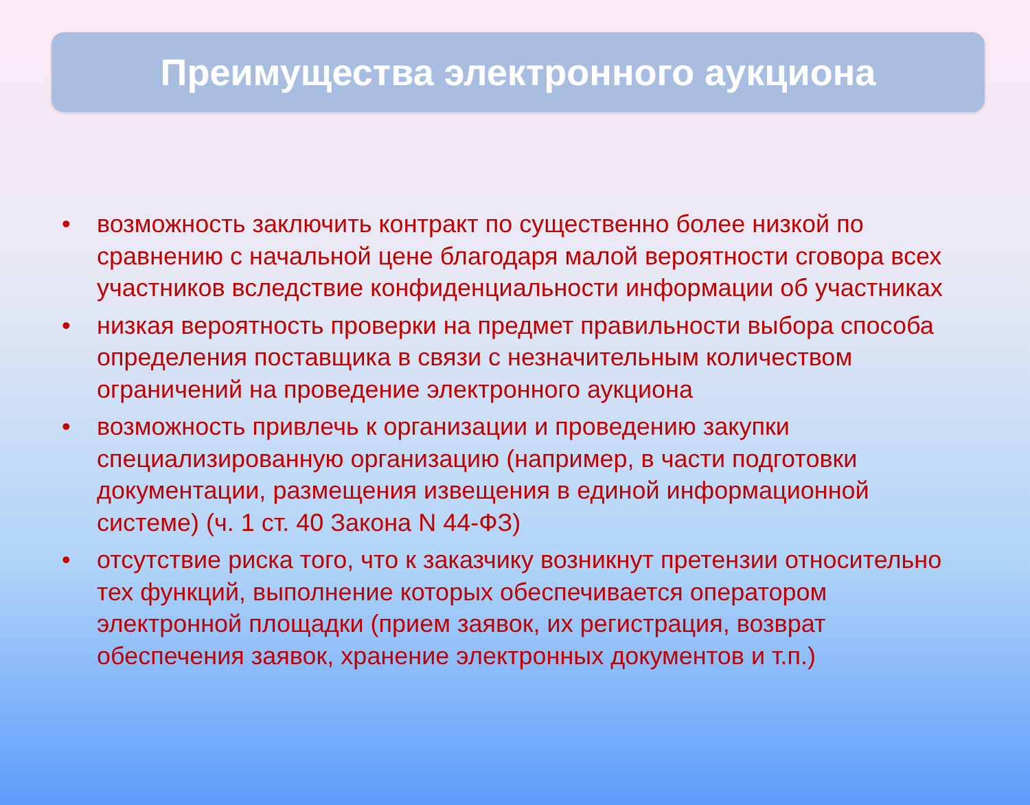Преимущества электронного аукциона
• возможность заключить контракт по существенно более низкой по сравнению с начальной цене благодаря малой вероятности сговора всех участников вследствие конфиденциальности информации об участниках
• низкая вероятность проверки на предмет правильности выбора способа определения поставщика в связи с незначительным количеством ограничений на проведение электронного аукциона
• возможность привлечь к организации и проведению закупки специализированную организацию (например, в части подготовки документации, размещения извещения в единой информационной системе) (ч. 1 ст. 40 Закона N 44-ФЗ)
• отсутствие риска того, что к заказчику возникнут претензии относительно тех функций, выполнение которых обеспечивается оператором электронной площадки (прием заявок, их регистрация, возврат обеспечения заявок, хранение электронных документов и т.п.)